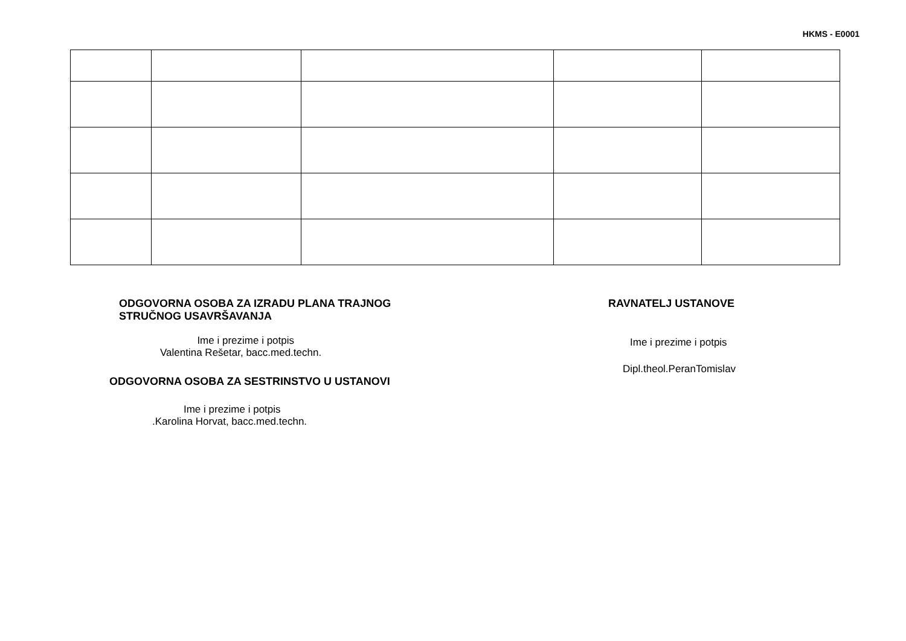HKMS - E0001
ODGOVORNA OSOBA ZA IZRADU PLANA TRAJNOG
STRUČNOG USAVRŠAVANJA
Ime i prezime i potpis
Valentina Rešetar, bacc.med.techn.
ODGOVORNA OSOBA ZA SESTRINSTVO U USTANOVI
Ime i prezime i potpis
.Karolina Horvat, bacc.med.techn.
RAVNATELJ USTANOVE
Ime i prezime i potpis
Dipl.theol.PeranTomislav